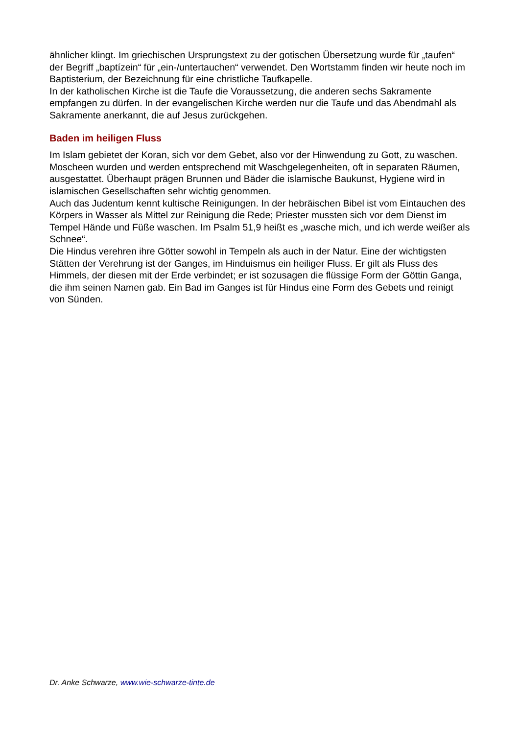ähnlicher klingt. Im griechischen Ursprungstext zu der gotischen Übersetzung wurde für „taufen“ der Begriff „baptízein“ für „ein-/untertauchen“ verwendet. Den Wortstamm finden wir heute noch im Baptisterium, der Bezeichnung für eine christliche Taufkapelle.
In der katholischen Kirche ist die Taufe die Voraussetzung, die anderen sechs Sakramente empfangen zu dürfen. In der evangelischen Kirche werden nur die Taufe und das Abendmahl als Sakramente anerkannt, die auf Jesus zurückgehen.
Baden im heiligen Fluss
Im Islam gebietet der Koran, sich vor dem Gebet, also vor der Hinwendung zu Gott, zu waschen. Moscheen wurden und werden entsprechend mit Waschgelegenheiten, oft in separaten Räumen, ausgestattet. Überhaupt prägen Brunnen und Bäder die islamische Baukunst, Hygiene wird in islamischen Gesellschaften sehr wichtig genommen.
Auch das Judentum kennt kultische Reinigungen. In der hebräischen Bibel ist vom Eintauchen des Körpers in Wasser als Mittel zur Reinigung die Rede; Priester mussten sich vor dem Dienst im Tempel Hände und Füße waschen. Im Psalm 51,9 heißt es „wasche mich, und ich werde weißer als Schnee“.
Die Hindus verehren ihre Götter sowohl in Tempeln als auch in der Natur. Eine der wichtigsten Stätten der Verehrung ist der Ganges, im Hinduismus ein heiliger Fluss. Er gilt als Fluss des Himmels, der diesen mit der Erde verbindet; er ist sozusagen die flüssige Form der Göttin Ganga, die ihm seinen Namen gab. Ein Bad im Ganges ist für Hindus eine Form des Gebets und reinigt von Sünden.
Dr. Anke Schwarze, www.wie-schwarze-tinte.de